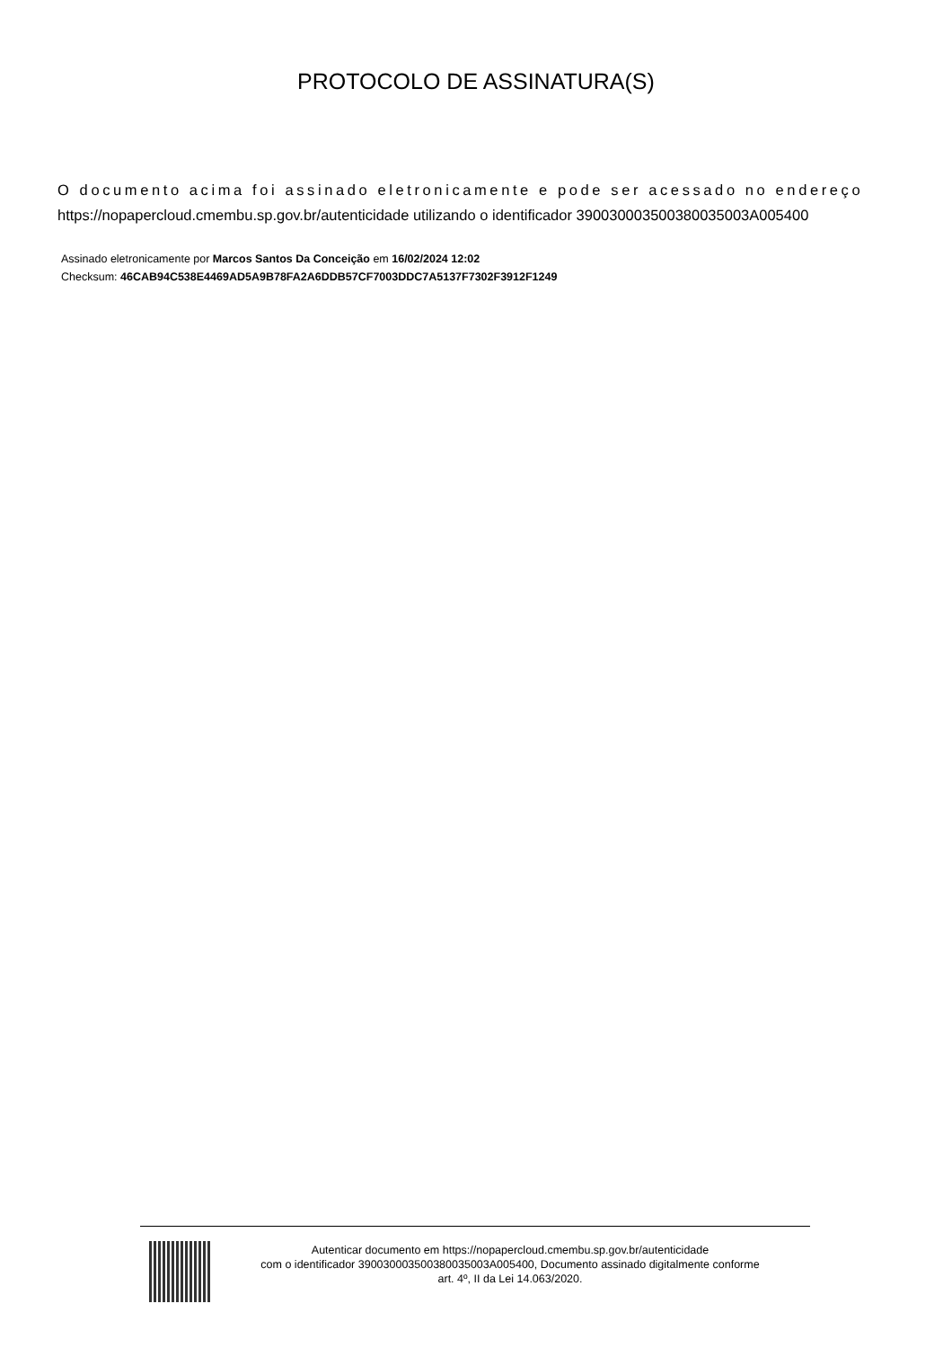PROTOCOLO DE ASSINATURA(S)
O documento acima foi assinado eletronicamente e pode ser acessado no endereço
https://nopapercloud.cmembu.sp.gov.br/autenticidade utilizando o identificador 390030003500380035003A005400
Assinado eletronicamente por Marcos Santos Da Conceição em 16/02/2024 12:02
Checksum: 46CAB94C538E4469AD5A9B78FA2A6DDB57CF7003DDC7A5137F7302F3912F1249
Autenticar documento em https://nopapercloud.cmembu.sp.gov.br/autenticidade
com o identificador 390030003500380035003A005400, Documento assinado digitalmente conforme
art. 4º, II da Lei 14.063/2020.